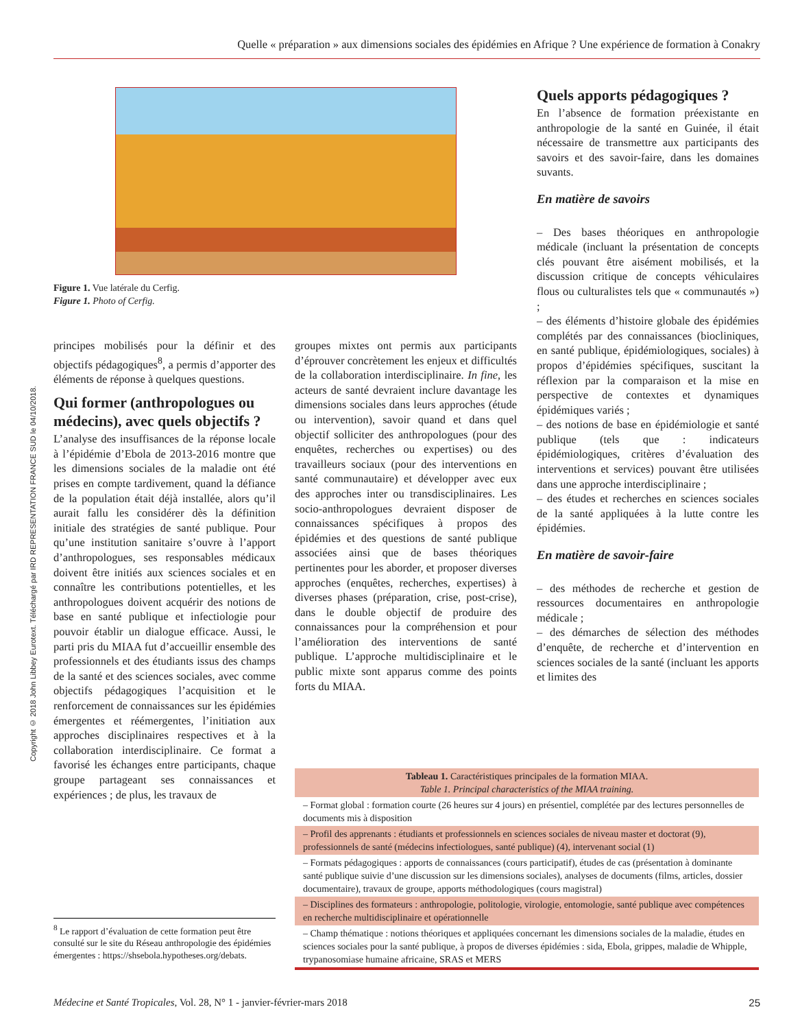Quelle « préparation » aux dimensions sociales des épidémies en Afrique ? Une expérience de formation à Conakry
Copyright © 2018 John Libbey Eurotext. Téléchargé par IRD REPRESENTATION FRANCE SUD le 04/10/2018.
Figure 1. Vue latérale du Cerfig.
Figure 1. Photo of Cerfig.
principes mobilisés pour la définir et des objectifs pédagogiques<sup>8</sup>, a permis d’apporter des éléments de réponse à quelques questions.
Qui former (anthropologues ou médecins), avec quels objectifs ?
L’analyse des insuffisances de la réponse locale à l’épidémie d’Ebola de 2013-2016 montre que les dimensions sociales de la maladie ont été prises en compte tardivement, quand la défiance de la population était déjà installée, alors qu’il aurait fallu les considérer dès la définition initiale des stratégies de santé publique. Pour qu’une institution sanitaire s’ouvre à l’apport d’anthropologues, ses responsables médicaux doivent être initiés aux sciences sociales et en connaître les contributions potentielles, et les anthropologues doivent acquérir des notions de base en santé publique et infectiologie pour pouvoir établir un dialogue efficace. Aussi, le parti pris du MIAA fut d’accueillir ensemble des professionnels et des étudiants issus des champs de la santé et des sciences sociales, avec comme objectifs pédagogiques l’acquisition et le renforcement de connaissances sur les épidémies émergentes et réémergentes, l’initiation aux approches disciplinaires respectives et à la collaboration interdisciplinaire. Ce format a favorisé les échanges entre participants, chaque groupe partageant ses connaissances et expériences ; de plus, les travaux de
<sup>8</sup> Le rapport d’évaluation de cette formation peut être consulté sur le site du Réseau anthropologie des épidémies émergentes : https://shsebola.hypotheses.org/debats.
groupes mixtes ont permis aux participants d’éprouver concrètement les enjeux et difficultés de la collaboration interdisciplinaire. In fine, les acteurs de santé devraient inclure davantage les dimensions sociales dans leurs approches (étude ou intervention), savoir quand et dans quel objectif solliciter des anthropologues (pour des enquêtes, recherches ou expertises) ou des travailleurs sociaux (pour des interventions en santé communautaire) et développer avec eux des approches inter ou transdisciplinaires. Les socio-anthropologues devraient disposer de connaissances spécifiques à propos des épidémies et des questions de santé publique associées ainsi que de bases théoriques pertinentes pour les aborder, et proposer diverses approches (enquêtes, recherches, expertises) à diverses phases (préparation, crise, post-crise), dans le double objectif de produire des connaissances pour la compréhension et pour l’amélioration des interventions de santé publique. L’approche multidisciplinaire et le public mixte sont apparus comme des points forts du MIAA.
Quels apports pédagogiques ?
En l’absence de formation préexistante en anthropologie de la santé en Guinée, il était nécessaire de transmettre aux participants des savoirs et des savoir-faire, dans les domaines suvants.
En matière de savoirs
– Des bases théoriques en anthropologie médicale (incluant la présentation de concepts clés pouvant être aisément mobilisés, et la discussion critique de concepts véhiculaires flous ou culturalistes tels que « communautés ») ;
– des éléments d’histoire globale des épidémies complétés par des connaissances (biocliniques, en santé publique, épidémiologiques, sociales) à propos d’épidémies spécifiques, suscitant la réflexion par la comparaison et la mise en perspective de contextes et dynamiques épidémiques variés ;
– des notions de base en épidémiologie et santé publique (tels que : indicateurs épidémiologiques, critères d’évaluation des interventions et services) pouvant être utilisées dans une approche interdisciplinaire ;
– des études et recherches en sciences sociales de la santé appliquées à la lutte contre les épidémies.
En matière de savoir-faire
– des méthodes de recherche et gestion de ressources documentaires en anthropologie médicale ;
– des démarches de sélection des méthodes d’enquête, de recherche et d’intervention en sciences sociales de la santé (incluant les apports et limites des
| Tableau 1. Caractéristiques principales de la formation MIAA. Table 1. Principal characteristics of the MIAA training. |
| --- |
| – Format global : formation courte (26 heures sur 4 jours) en présentiel, complétée par des lectures personnelles de documents mis à disposition |
| – Profil des apprenants : étudiants et professionnels en sciences sociales de niveau master et doctorat (9), professionnels de santé (médecins infectiologues, santé publique) (4), intervenant social (1) |
| – Formats pédagogiques : apports de connaissances (cours participatif), études de cas (présentation à dominante santé publique suivie d’une discussion sur les dimensions sociales), analyses de documents (films, articles, dossier documentaire), travaux de groupe, apports méthodologiques (cours magistral) |
| – Disciplines des formateurs : anthropologie, politologie, virologie, entomologie, santé publique avec compétences en recherche multidisciplinaire et opérationnelle |
| – Champ thématique : notions théoriques et appliquées concernant les dimensions sociales de la maladie, études en sciences sociales pour la santé publique, à propos de diverses épidémies : sida, Ebola, grippes, maladie de Whipple, trypanosomiase humaine africaine, SRAS et MERS |
Médecine et Santé Tropicales, Vol. 28, N° 1 - janvier-février-mars 2018 25